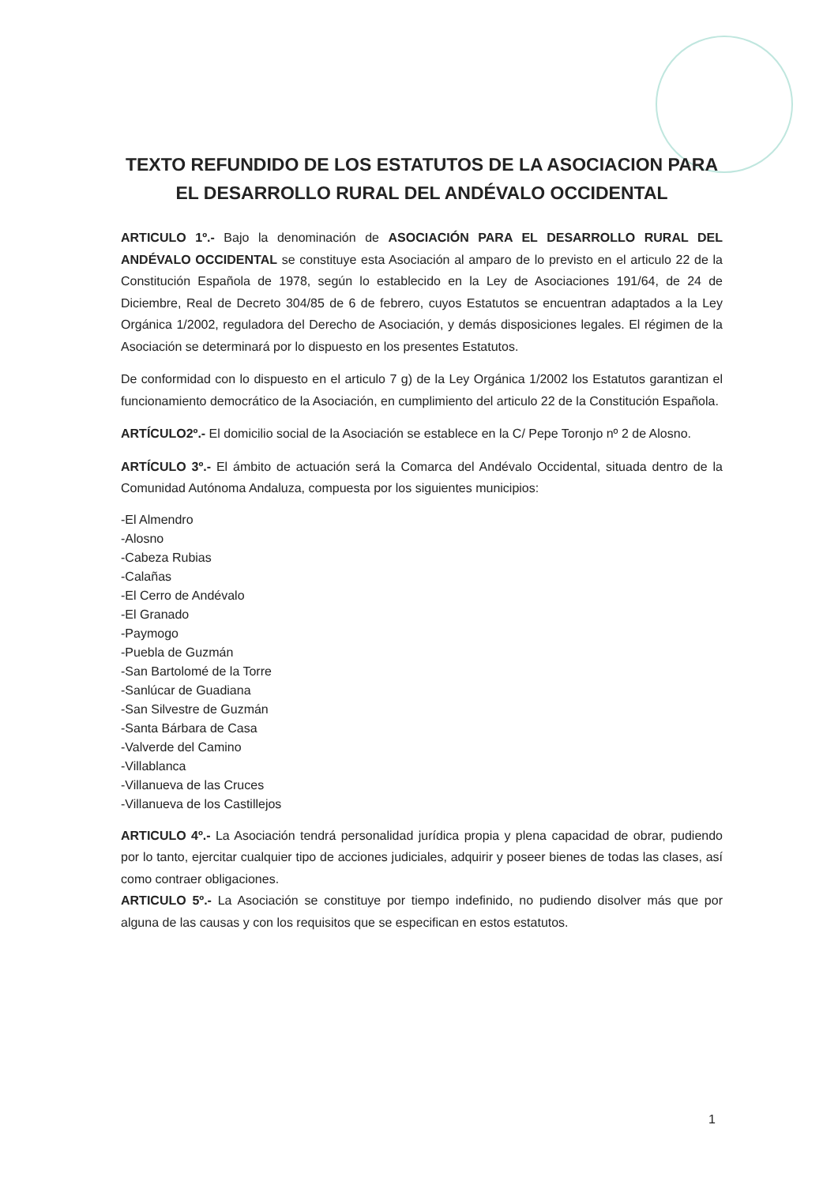TEXTO REFUNDIDO DE LOS ESTATUTOS DE LA ASOCIACION PARA EL DESARROLLO RURAL DEL ANDÉVALO OCCIDENTAL
ARTICULO 1º.- Bajo la denominación de ASOCIACIÓN PARA EL DESARROLLO RURAL DEL ANDÉVALO OCCIDENTAL se constituye esta Asociación al amparo de lo previsto en el articulo 22 de la Constitución Española de 1978, según lo establecido en la Ley de Asociaciones 191/64, de 24 de Diciembre, Real de Decreto 304/85 de 6 de febrero, cuyos Estatutos se encuentran adaptados a la Ley Orgánica 1/2002, reguladora del Derecho de Asociación, y demás disposiciones legales. El régimen de la Asociación se determinará por lo dispuesto en los presentes Estatutos.
De conformidad con lo dispuesto en el articulo 7 g) de la Ley Orgánica 1/2002 los Estatutos garantizan el funcionamiento democrático de la Asociación, en cumplimiento del articulo 22 de la Constitución Española.
ARTÍCULO2º.- El domicilio social de la Asociación se establece en la C/ Pepe Toronjo nº 2 de Alosno.
ARTÍCULO 3º.- El ámbito de actuación será la Comarca del Andévalo Occidental, situada dentro de la Comunidad Autónoma Andaluza, compuesta por los siguientes municipios:
-El Almendro
-Alosno
-Cabeza Rubias
-Calañas
-El Cerro de Andévalo
-El Granado
-Paymogo
-Puebla de Guzmán
-San Bartolomé de la Torre
-Sanlúcar de Guadiana
-San Silvestre de Guzmán
-Santa Bárbara de Casa
-Valverde del Camino
-Villablanca
-Villanueva de las Cruces
-Villanueva de los Castillejos
ARTICULO 4º.- La Asociación tendrá personalidad jurídica propia y plena capacidad de obrar, pudiendo por lo tanto, ejercitar cualquier tipo de acciones judiciales, adquirir y poseer bienes de todas las clases, así como contraer obligaciones.
ARTICULO 5º.- La Asociación se constituye por tiempo indefinido, no pudiendo disolver más que por alguna de las causas y con los requisitos que se especifican en estos estatutos.
1